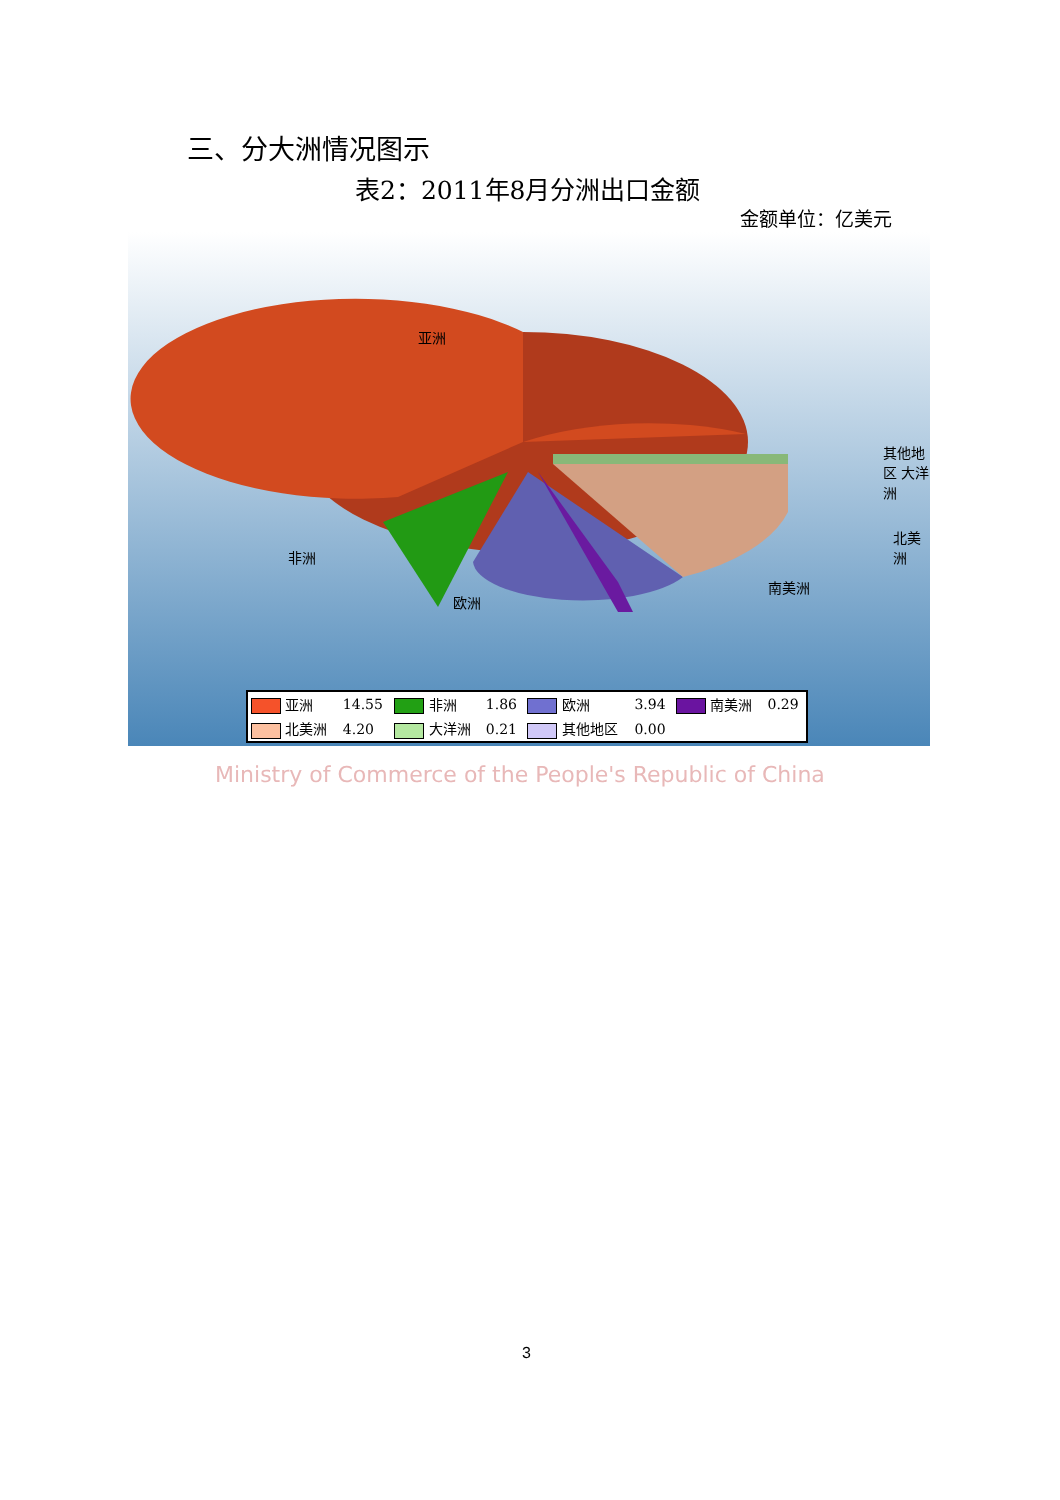三、分大洲情况图示
表2：2011年8月分洲出口金额
金额单位：亿美元
亚洲
其他地区 大洋洲
北美洲
南美洲
非洲
欧洲
| 亚洲 | 14.55 | 非洲 | 1.86 | 欧洲 | 3.94 | 南美洲 | 0.29 |
| 北美洲 | 4.20 | 大洋洲 | 0.21 | 其他地区 | 0.00 | | |
Ministry of Commerce of the People's Republic of China
3